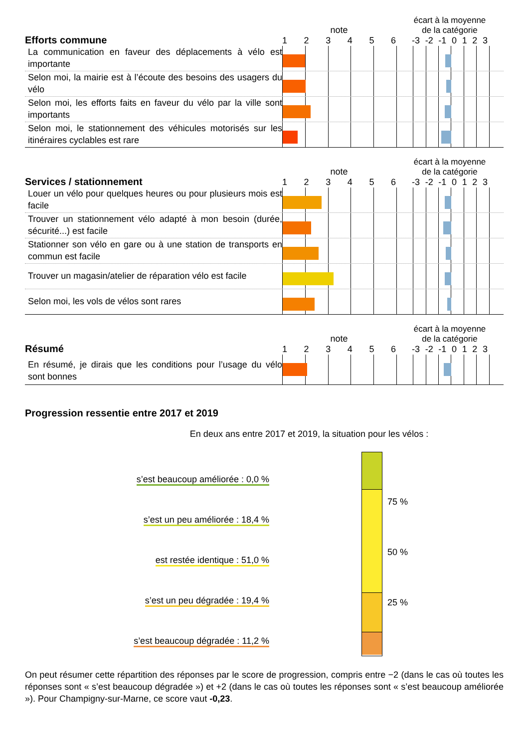Efforts commune
note
123456
écart à la moyenne de la catégorie
-3 -2 -1 0123
La communication en faveur des déplacements à vélo est importante
Selon moi, la mairie est à l’écoute des besoins des usagers du vélo
Selon moi, les efforts faits en faveur du vélo par la ville sont importants
Selon moi, le stationnement des véhicules motorisés sur les itinéraires cyclables est rare
Services / stationnement
note
123456
écart à la moyenne de la catégorie
-3 -2 -1 0123
Louer un vélo pour quelques heures ou pour plusieurs mois est facile
Trouver un stationnement vélo adapté à mon besoin (durée, sécurité...) est facile
Stationner son vélo en gare ou à une station de transports en commun est facile
Trouver un magasin/atelier de réparation vélo est facile
Selon moi, les vols de vélos sont rares
Résumé
note
123456
écart à la moyenne de la catégorie
-3 -2 -1 0123
En résumé, je dirais que les conditions pour l’usage du vélo sont bonnes
Progression ressentie entre 2017 et 2019
En deux ans entre 2017 et 2019, la situation pour les vélos :
s’est beaucoup améliorée : 0,0 %
s’est un peu améliorée : 18,4 %
est restée identique : 51,0 %
s’est un peu dégradée : 19,4 %
s’est beaucoup dégradée : 11,2 %
75 %
50 %
25 %
On peut résumer cette répartition des réponses par le score de progression, compris entre −2 (dans le cas où toutes les réponses sont « s’est beaucoup dégradée ») et +2 (dans le cas où toutes les réponses sont « s’est beaucoup améliorée »). Pour Champigny-sur-Marne, ce score vaut -0,23.